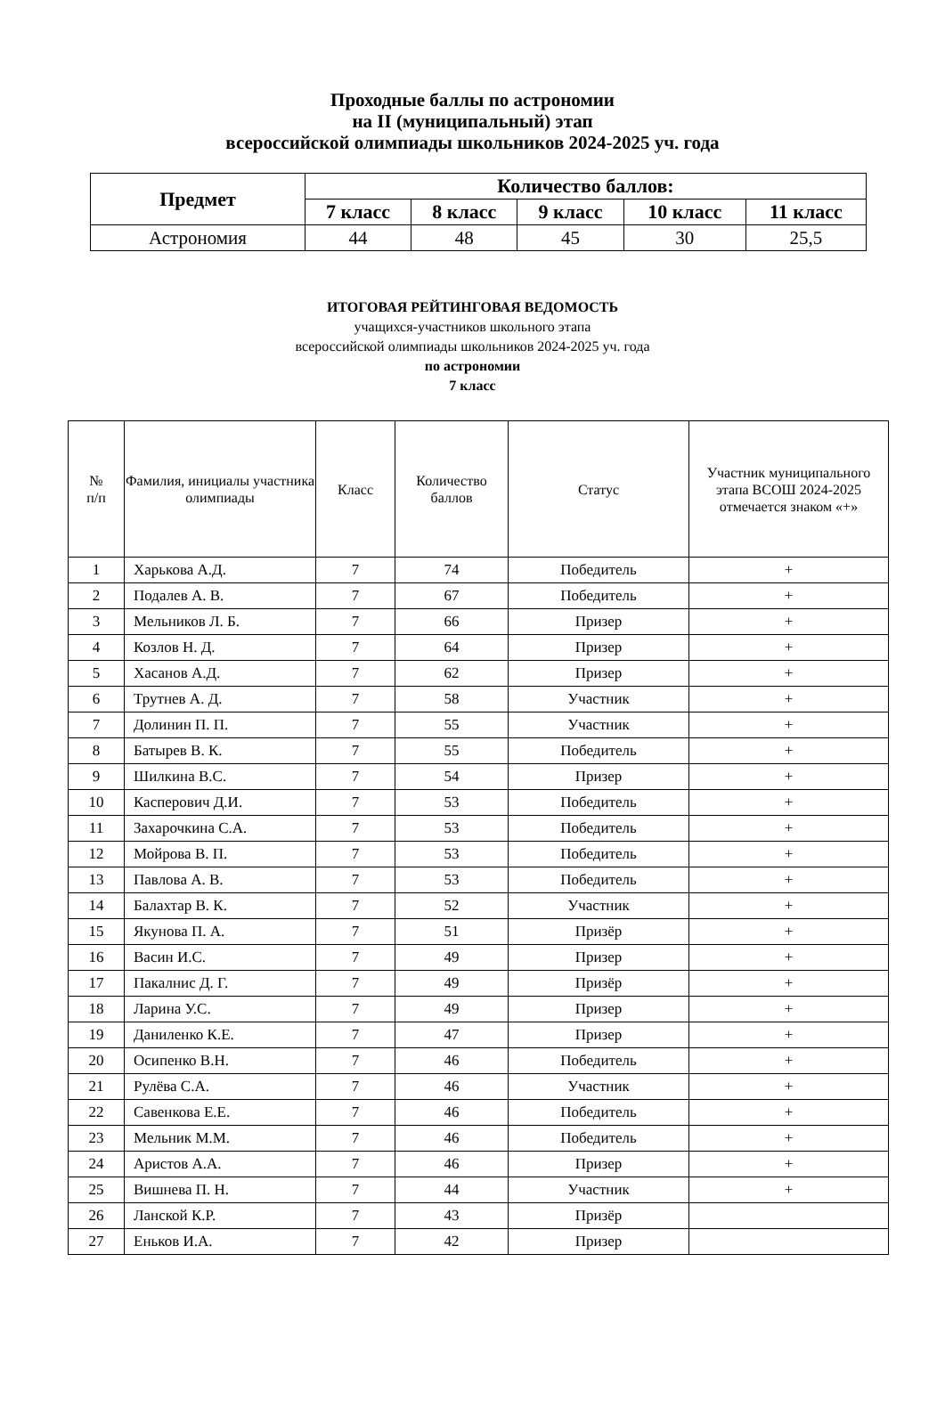Проходные баллы по астрономии
на II (муниципальный) этап
всероссийской олимпиады школьников 2024-2025 уч. года
| Предмет | Количество баллов: | | | | |
| --- | --- | --- | --- | --- | --- |
| | 7 класс | 8 класс | 9 класс | 10 класс | 11 класс |
| Астрономия | 44 | 48 | 45 | 30 | 25,5 |
ИТОГОВАЯ РЕЙТИНГОВАЯ ВЕДОМОСТЬ
учащихся-участников школьного этапа
всероссийской олимпиады школьников 2024-2025 уч. года
по астрономии
7 класс
| № п/п | Фамилия, инициалы участника олимпиады | Класс | Количество баллов | Статус | Участник муниципального этапа ВСОШ 2024-2025 отмечается знаком «+» |
| 1 | Харькова А.Д. | 7 | 74 | Победитель | + |
| 2 | Подалев А. В. | 7 | 67 | Победитель | + |
| 3 | Мельников Л. Б. | 7 | 66 | Призер | + |
| 4 | Козлов Н. Д. | 7 | 64 | Призер | + |
| 5 | Хасанов А.Д. | 7 | 62 | Призер | + |
| 6 | Трутнев А. Д. | 7 | 58 | Участник | + |
| 7 | Долинин П. П. | 7 | 55 | Участник | + |
| 8 | Батырев В. К. | 7 | 55 | Победитель | + |
| 9 | Шилкина В.С. | 7 | 54 | Призер | + |
| 10 | Касперович Д.И. | 7 | 53 | Победитель | + |
| 11 | Захарочкина С.А. | 7 | 53 | Победитель | + |
| 12 | Мойрова В. П. | 7 | 53 | Победитель | + |
| 13 | Павлова А. В. | 7 | 53 | Победитель | + |
| 14 | Балахтар В. К. | 7 | 52 | Участник | + |
| 15 | Якунова П. А. | 7 | 51 | Призёр | + |
| 16 | Васин И.С. | 7 | 49 | Призер | + |
| 17 | Пакалнис Д. Г. | 7 | 49 | Призёр | + |
| 18 | Ларина У.С. | 7 | 49 | Призер | + |
| 19 | Даниленко К.Е. | 7 | 47 | Призер | + |
| 20 | Осипенко В.Н. | 7 | 46 | Победитель | + |
| 21 | Рулёва С.А. | 7 | 46 | Участник | + |
| 22 | Савенкова Е.Е. | 7 | 46 | Победитель | + |
| 23 | Мельник М.М. | 7 | 46 | Победитель | + |
| 24 | Аристов А.А. | 7 | 46 | Призер | + |
| 25 | Вишнева П. Н. | 7 | 44 | Участник | + |
| 26 | Ланской К.Р. | 7 | 43 | Призёр | |
| 27 | Еньков И.А. | 7 | 42 | Призер | |